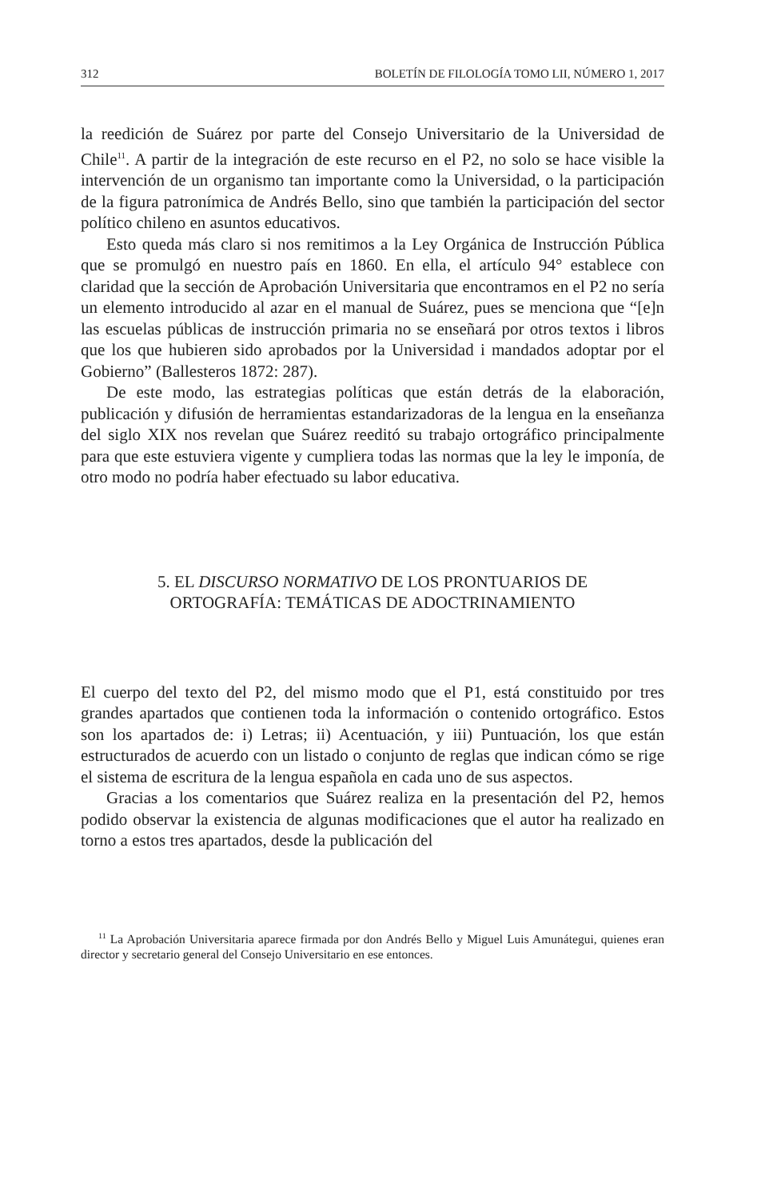312 BOLETÍN DE FILOLOGÍA TOMO LII, NÚMERO 1, 2017
la reedición de Suárez por parte del Consejo Universitario de la Universidad de Chile<sup>11</sup>. A partir de la integración de este recurso en el P2, no solo se hace visible la intervención de un organismo tan importante como la Universidad, o la participación de la figura patronímica de Andrés Bello, sino que también la participación del sector político chileno en asuntos educativos.
Esto queda más claro si nos remitimos a la Ley Orgánica de Instrucción Pública que se promulgó en nuestro país en 1860. En ella, el artículo 94° establece con claridad que la sección de Aprobación Universitaria que encontramos en el P2 no sería un elemento introducido al azar en el manual de Suárez, pues se menciona que “[e]n las escuelas públicas de instrucción primaria no se enseñará por otros textos i libros que los que hubieren sido aprobados por la Universidad i mandados adoptar por el Gobierno” (Ballesteros 1872: 287).
De este modo, las estrategias políticas que están detrás de la elaboración, publicación y difusión de herramientas estandarizadoras de la lengua en la enseñanza del siglo XIX nos revelan que Suárez reeditó su trabajo ortográfico principalmente para que este estuviera vigente y cumpliera todas las normas que la ley le imponía, de otro modo no podría haber efectuado su labor educativa.
5. EL DISCURSO NORMATIVO DE LOS PRONTUARIOS DE
ORTOGRAFÍA: TEMÁTICAS DE ADOCTRINAMIENTO
El cuerpo del texto del P2, del mismo modo que el P1, está constituido por tres grandes apartados que contienen toda la información o contenido ortográfico. Estos son los apartados de: i) Letras; ii) Acentuación, y iii) Puntuación, los que están estructurados de acuerdo con un listado o conjunto de reglas que indican cómo se rige el sistema de escritura de la lengua española en cada uno de sus aspectos.
Gracias a los comentarios que Suárez realiza en la presentación del P2, hemos podido observar la existencia de algunas modificaciones que el autor ha realizado en torno a estos tres apartados, desde la publicación del
<sup>11</sup> La Aprobación Universitaria aparece firmada por don Andrés Bello y Miguel Luis Amunátegui, quienes eran director y secretario general del Consejo Universitario en ese entonces.